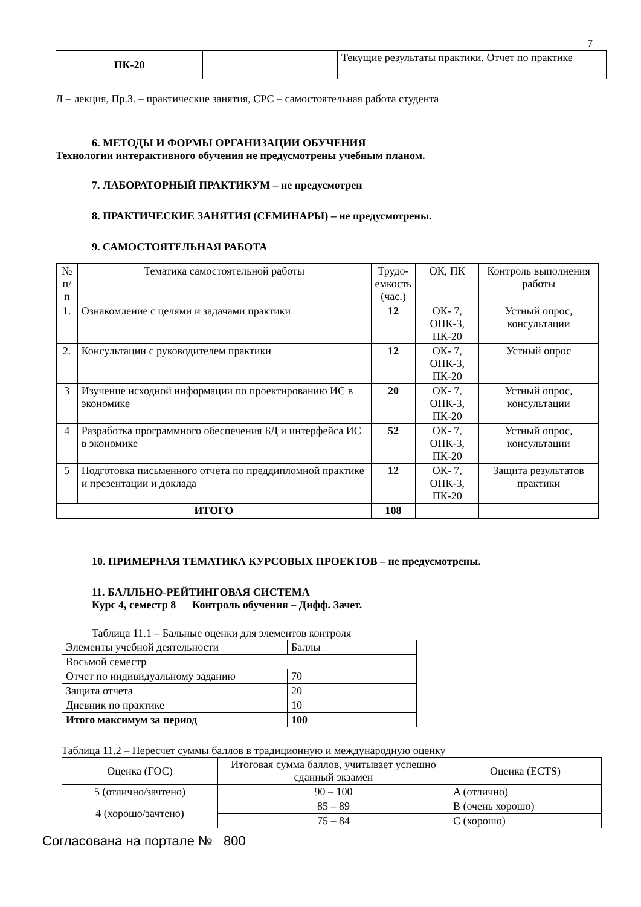7
| ПК-20 | | | | Текущие результаты практики. Отчет по практике |
Л – лекция, Пр.З. – практические занятия, СРС – самостоятельная работа студента
6. МЕТОДЫ И ФОРМЫ ОРГАНИЗАЦИИ ОБУЧЕНИЯ
Технологии интерактивного обучения не предусмотрены учебным планом.
7. ЛАБОРАТОРНЫЙ ПРАКТИКУМ – не предусмотрен
8. ПРАКТИЧЕСКИЕ ЗАНЯТИЯ (СЕМИНАРЫ) – не предусмотрены.
9. САМОСТОЯТЕЛЬНАЯ РАБОТА
| № п/п | Тематика самостоятельной работы | Трудо- емкость (час.) | ОК, ПК | Контроль выполнения работы |
| 1. | Ознакомление с целями и задачами практики | 12 | ОК- 7, ОПК-3, ПК-20 | Устный опрос, консультации |
| 2. | Консультации с руководителем практики | 12 | ОК- 7, ОПК-3, ПК-20 | Устный опрос |
| 3 | Изучение исходной информации по проектированию ИС в экономике | 20 | ОК- 7, ОПК-3, ПК-20 | Устный опрос, консультации |
| 4 | Разработка программного обеспечения БД и интерфейса ИС в экономике | 52 | ОК- 7, ОПК-3, ПК-20 | Устный опрос, консультации |
| 5 | Подготовка письменного отчета по преддипломной практике и презентации и доклада | 12 | ОК- 7, ОПК-3, ПК-20 | Защита результатов практики |
| ИТОГО | | 108 | | |
10. ПРИМЕРНАЯ ТЕМАТИКА КУРСОВЫХ ПРОЕКТОВ – не предусмотрены.
11. БАЛЛЬНО-РЕЙТИНГОВАЯ СИСТЕМА
Курс 4, семестр 8 Контроль обучения – Дифф. Зачет.
Таблица 11.1 – Бальные оценки для элементов контроля
| Элементы учебной деятельности | Баллы |
| Восьмой семестр | |
| Отчет по индивидуальному заданию | 70 |
| Защита отчета | 20 |
| Дневник по практике | 10 |
| Итого максимум за период | 100 |
Таблица 11.2 – Пересчет суммы баллов в традиционную и международную оценку
| Оценка (ГОС) | Итоговая сумма баллов, учитывает успешно сданный экзамен | Оценка (ECTS) |
| 5 (отлично/зачтено) | 90 – 100 | A (отлично) |
| 4 (хорошо/зачтено) | 85 – 89 | B (очень хорошо) |
| | 75 – 84 | C (хорошо) |
Согласована на портале № 800